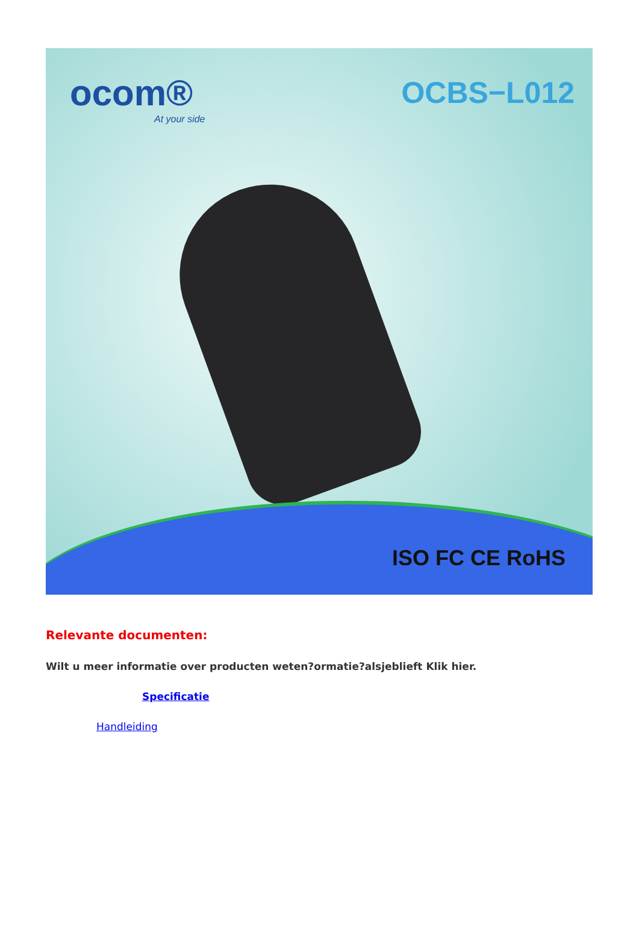ocom®
At your side
OCBS−L012
ISO FC CE RoHS
Relevante documenten:
Wilt u meer informatie over producten weten?ormatie?alsjeblieft Klik hier.
Specificatie
Handleiding